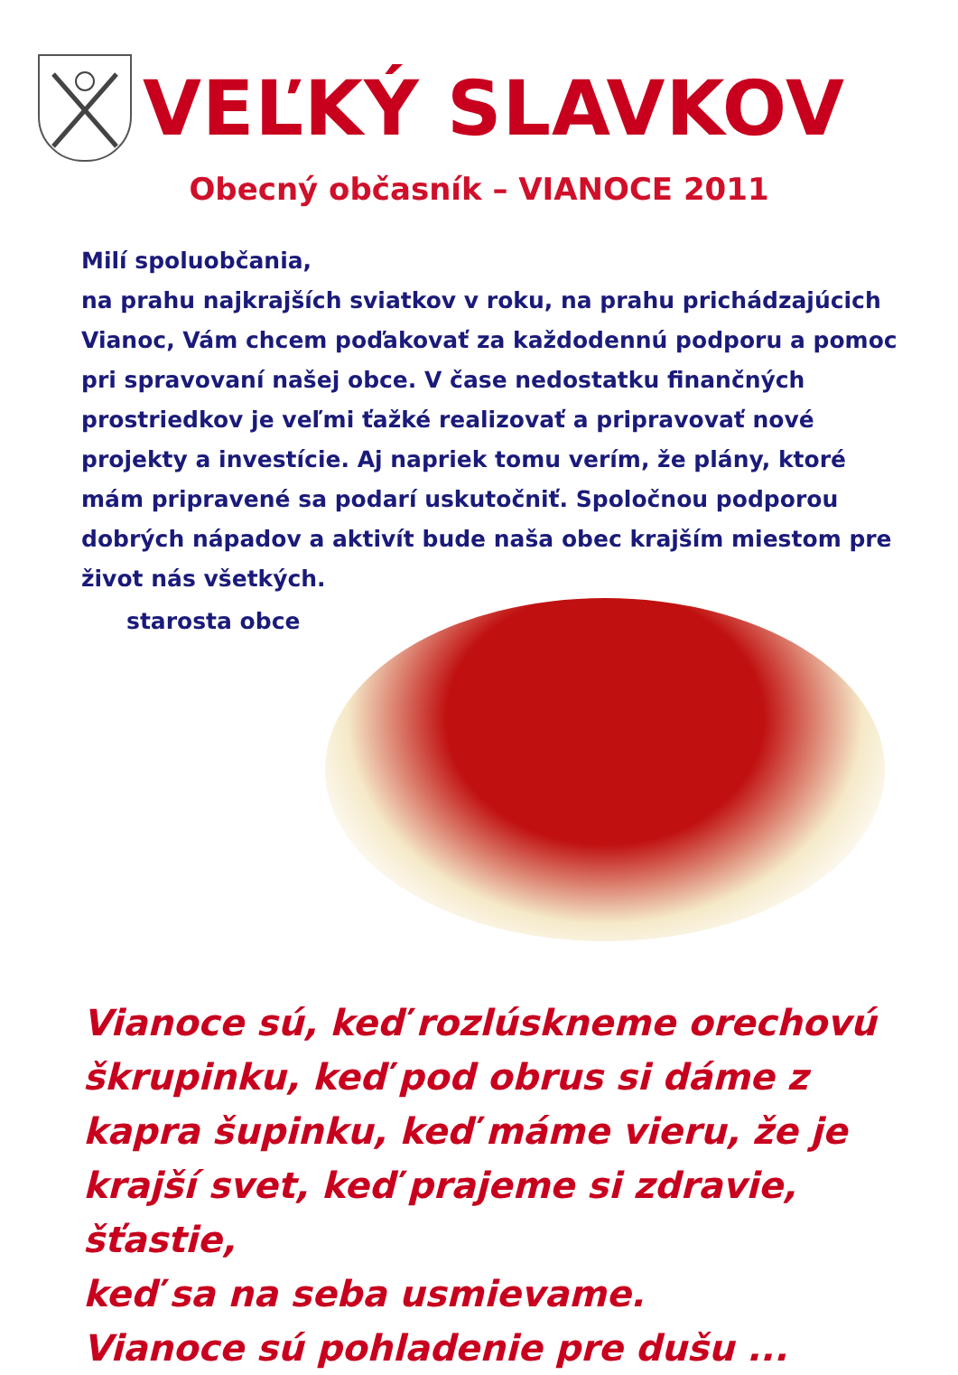VEĽKÝ SLAVKOV
Obecný občasník – VIANOCE 2011
Milí spoluobčania,
na prahu najkrajších sviatkov v roku, na prahu prichádzajúcich Vianoc, Vám chcem poďakovať za každodennú podporu a pomoc pri spravovaní našej obce. V čase nedostatku finančných prostriedkov je veľmi ťažké realizovať a pripravovať nové projekty a investície. Aj napriek tomu verím, že plány, ktoré mám pripravené sa podarí uskutočniť. Spoločnou podporou dobrých nápadov a aktivít bude naša obec krajším miestom pre život nás všetkých.
starosta obce
Vianoce sú, keď rozlúskneme orechovú škrupinku, keď pod obrus si dáme z kapra šupinku, keď máme vieru, že je krajší svet, keď prajeme si zdravie, šťastie,
keď sa na seba usmievame.
Vianoce sú pohladenie pre dušu ...